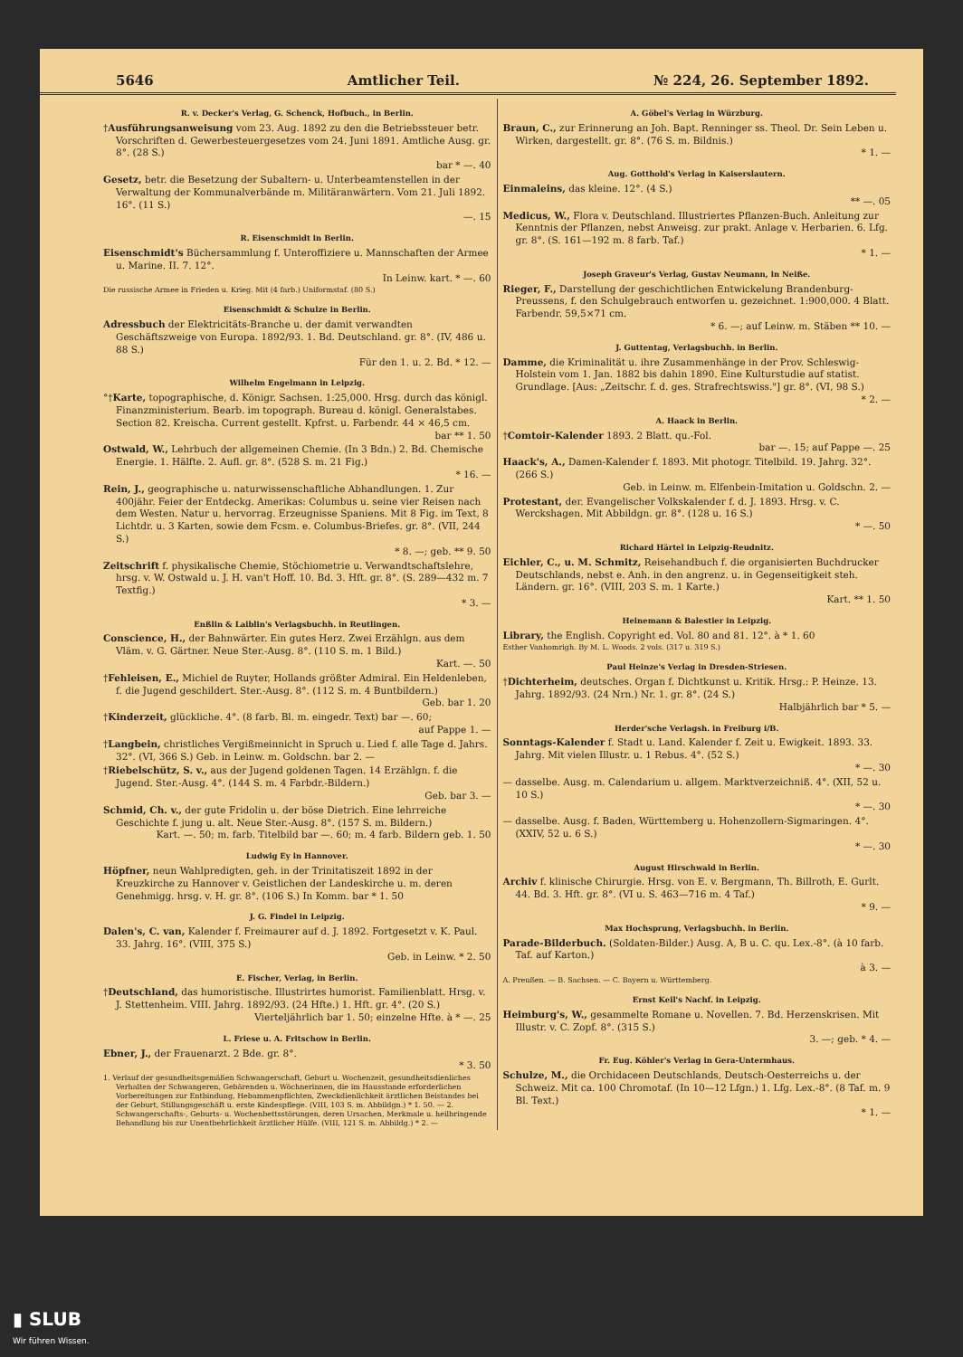5646 Amtlicher Teil. № 224, 26. September 1892.
R. v. Decker's Verlag, G. Schenck, Hofbuch., in Berlin.
†Ausführungsanweisung vom 23. Aug. 1892 zu den die Betriebssteuer betr. Vorschriften d. Gewerbesteuergesetzes vom 24. Juni 1891. Amtliche Ausg. gr. 8°. (28 S.)
bar * —. 40
Gesetz, betr. die Besetzung der Subaltern- u. Unterbeamtenstellen in der Verwaltung der Kommunalverbände m. Militäranwärtern. Vom 21. Juli 1892. 16°. (11 S.)
—. 15
R. Eisenschmidt in Berlin.
Eisenschmidt's Büchersammlung f. Unteroffiziere u. Mannschaften der Armee u. Marine. II. 7. 12°.
In Leinw. kart. * —. 60
Die russische Armee in Frieden u. Krieg. Mit (4 farb.) Uniformstaf. (80 S.)
Eisenschmidt & Schulze in Berlin.
Adressbuch der Elektricitäts-Branche u. der damit verwandten Geschäftszweige von Europa. 1892/93. 1. Bd. Deutschland. gr. 8°. (IV, 486 u. 88 S.)
Für den 1. u. 2. Bd. * 12. —
Wilhelm Engelmann in Leipzig.
°†Karte, topographische, d. Königr. Sachsen. 1:25,000. Hrsg. durch das königl. Finanzministerium. Bearb. im topograph. Bureau d. königl. Generalstabes. Section 82. Kreischa. Current gestellt. Kpfrst. u. Farbendr. 44 × 46,5 cm.
bar ** 1. 50
Ostwald, W., Lehrbuch der allgemeinen Chemie. (In 3 Bdn.) 2. Bd. Chemische Energie. 1. Hälfte. 2. Aufl. gr. 8°. (528 S. m. 21 Fig.)
* 16. —
Rein, J., geographische u. naturwissenschaftliche Abhandlungen. 1. Zur 400jähr. Feier der Entdeckg. Amerikas: Columbus u. seine vier Reisen nach dem Westen. Natur u. hervorrag. Erzeugnisse Spaniens. Mit 8 Fig. im Text, 8 Lichtdr. u. 3 Karten, sowie dem Fcsm. e. Columbus-Briefes. gr. 8°. (VII, 244 S.)
* 8. —; geb. ** 9. 50
Zeitschrift f. physikalische Chemie, Stöchiometrie u. Verwandtschaftslehre, hrsg. v. W. Ostwald u. J. H. van't Hoff. 10. Bd. 3. Hft. gr. 8°. (S. 289—432 m. 7 Textfig.)
* 3. —
Enßlin & Laiblin's Verlagsbuchh. in Reutlingen.
Conscience, H., der Bahnwärter. Ein gutes Herz. Zwei Erzählgn. aus dem Vläm. v. G. Gärtner. Neue Ster.-Ausg. 8°. (110 S. m. 1 Bild.)
Kart. —. 50
†Fehleisen, E., Michiel de Ruyter, Hollands größter Admiral. Ein Heldenleben, f. die Jugend geschildert. Ster.-Ausg. 8°. (112 S. m. 4 Buntbildern.)
Geb. bar 1. 20
†Kinderzeit, glückliche. 4°. (8 farb. Bl. m. eingedr. Text) bar —. 60;
auf Pappe 1. —
†Langbein, christliches Vergißmeinnicht in Spruch u. Lied f. alle Tage d. Jahrs. 32°. (VI, 366 S.) Geb. in Leinw. m. Goldschn. bar 2. —
†Riebelschütz, S. v., aus der Jugend goldenen Tagen. 14 Erzählgn. f. die Jugend. Ster.-Ausg. 4°. (144 S. m. 4 Farbdr.-Bildern.)
Geb. bar 3. —
Schmid, Ch. v., der gute Fridolin u. der böse Dietrich. Eine lehrreiche Geschichte f. jung u. alt. Neue Ster.-Ausg. 8°. (157 S. m. Bildern.)
Kart. —. 50; m. farb. Titelbild bar —. 60; m. 4 farb. Bildern geb. 1. 50
Ludwig Ey in Hannover.
Höpfner, neun Wahlpredigten, geh. in der Trinitatiszeit 1892 in der Kreuzkirche zu Hannover v. Geistlichen der Landeskirche u. m. deren Genehmigg. hrsg. v. H. gr. 8°. (106 S.) In Komm. bar * 1. 50
J. G. Findel in Leipzig.
Dalen's, C. van, Kalender f. Freimaurer auf d. J. 1892. Fortgesetzt v. K. Paul. 33. Jahrg. 16°. (VIII, 375 S.)
Geb. in Leinw. * 2. 50
E. Fischer, Verlag, in Berlin.
†Deutschland, das humoristische. Illustrirtes humorist. Familienblatt. Hrsg. v. J. Stettenheim. VIII. Jahrg. 1892/93. (24 Hfte.) 1. Hft. gr. 4°. (20 S.)
Vierteljährlich bar 1. 50; einzelne Hfte. à * —. 25
L. Friese u. A. Fritschow in Berlin.
Ebner, J., der Frauenarzt. 2 Bde. gr. 8°.
* 3. 50
1. Verlauf der gesundheitsgemäßen Schwangerschaft, Geburt u. Wochenzeit, gesundheitsdienliches Verhalten der Schwangeren, Gebärenden u. Wöchnerinnen, die im Hausstande erforderlichen Vorbereitungen zur Entbindung, Hebammenpflichten, Zweckdienlichkeit ärztlichen Beistandes bei der Geburt, Stillungsgeschäft u. erste Kindespflege. (VIII, 103 S. m. Abbildgn.) * 1. 50. — 2. Schwangerschafts-, Geburts- u. Wochenbettsstörungen, deren Ursachen, Merkmale u. heilbringende Behandlung bis zur Unentbehrlichkeit ärztlicher Hülfe. (VIII, 121 S. m. Abbildg.) * 2. —
A. Göbel's Verlag in Würzburg.
Braun, C., zur Erinnerung an Joh. Bapt. Renninger ss. Theol. Dr. Sein Leben u. Wirken, dargestellt. gr. 8°. (76 S. m. Bildnis.)
* 1. —
Aug. Gotthold's Verlag in Kaiserslautern.
Einmaleins, das kleine. 12°. (4 S.)
** —. 05
Medicus, W., Flora v. Deutschland. Illustriertes Pflanzen-Buch. Anleitung zur Kenntnis der Pflanzen, nebst Anweisg. zur prakt. Anlage v. Herbarien. 6. Lfg. gr. 8°. (S. 161—192 m. 8 farb. Taf.)
* 1. —
Joseph Graveur's Verlag, Gustav Neumann, in Neiße.
Rieger, F., Darstellung der geschichtlichen Entwickelung Brandenburg-Preussens, f. den Schulgebrauch entworfen u. gezeichnet. 1:900,000. 4 Blatt. Farbendr. 59,5×71 cm.
* 6. —; auf Leinw. m. Stäben ** 10. —
J. Guttentag, Verlagsbuchh. in Berlin.
Damme, die Kriminalität u. ihre Zusammenhänge in der Prov. Schleswig-Holstein vom 1. Jan. 1882 bis dahin 1890. Eine Kulturstudie auf statist. Grundlage. [Aus: „Zeitschr. f. d. ges. Strafrechtswiss."] gr. 8°. (VI, 98 S.)
* 2. —
A. Haack in Berlin.
†Comtoir-Kalender 1893. 2 Blatt. qu.-Fol.
bar —. 15; auf Pappe —. 25
Haack's, A., Damen-Kalender f. 1893. Mit photogr. Titelbild. 19. Jahrg. 32°. (266 S.)
Geb. in Leinw. m. Elfenbein-Imitation u. Goldschn. 2. —
Protestant, der. Evangelischer Volkskalender f. d. J. 1893. Hrsg. v. C. Werckshagen. Mit Abbildgn. gr. 8°. (128 u. 16 S.)
* —. 50
Richard Härtel in Leipzig-Reudnitz.
Eichler, C., u. M. Schmitz, Reisehandbuch f. die organisierten Buchdrucker Deutschlands, nebst e. Anh. in den angrenz. u. in Gegenseitigkeit steh. Ländern. gr. 16°. (VIII, 203 S. m. 1 Karte.)
Kart. ** 1. 50
Heinemann & Balestier in Leipzig.
Library, the English. Copyright ed. Vol. 80 and 81. 12°. à * 1. 60
Esther Vanhomrigh. By M. L. Woods. 2 vols. (317 u. 319 S.)
Paul Heinze's Verlag in Dresden-Striesen.
†Dichterheim, deutsches. Organ f. Dichtkunst u. Kritik. Hrsg.: P. Heinze. 13. Jahrg. 1892/93. (24 Nrn.) Nr. 1. gr. 8°. (24 S.)
Halbjährlich bar * 5. —
Herder'sche Verlagsh. in Freiburg i/B.
Sonntags-Kalender f. Stadt u. Land. Kalender f. Zeit u. Ewigkeit. 1893. 33. Jahrg. Mit vielen Illustr. u. 1 Rebus. 4°. (52 S.)
* —. 30
— dasselbe. Ausg. m. Calendarium u. allgem. Marktverzeichniß. 4°. (XII, 52 u. 10 S.)
* —. 30
— dasselbe. Ausg. f. Baden, Württemberg u. Hohenzollern-Sigmaringen. 4°. (XXIV, 52 u. 6 S.)
* —. 30
August Hirschwald in Berlin.
Archiv f. klinische Chirurgie. Hrsg. von E. v. Bergmann, Th. Billroth, E. Gurlt. 44. Bd. 3. Hft. gr. 8°. (VI u. S. 463—716 m. 4 Taf.)
* 9. —
Max Hochsprung, Verlagsbuchh. in Berlin.
Parade-Bilderbuch. (Soldaten-Bilder.) Ausg. A, B u. C. qu. Lex.-8°. (à 10 farb. Taf. auf Karton.)
à 3. —
A. Preußen. — B. Sachsen. — C. Bayern u. Württemberg.
Ernst Keil's Nachf. in Leipzig.
Heimburg's, W., gesammelte Romane u. Novellen. 7. Bd. Herzenskrisen. Mit Illustr. v. C. Zopf. 8°. (315 S.)
3. —; geb. * 4. —
Fr. Eug. Köhler's Verlag in Gera-Untermhaus.
Schulze, M., die Orchidaceen Deutschlands, Deutsch-Oesterreichs u. der Schweiz. Mit ca. 100 Chromotaf. (In 10—12 Lfgn.) 1. Lfg. Lex.-8°. (8 Taf. m. 9 Bl. Text.)
* 1. —
▮ SLUB
Wir führen Wissen.